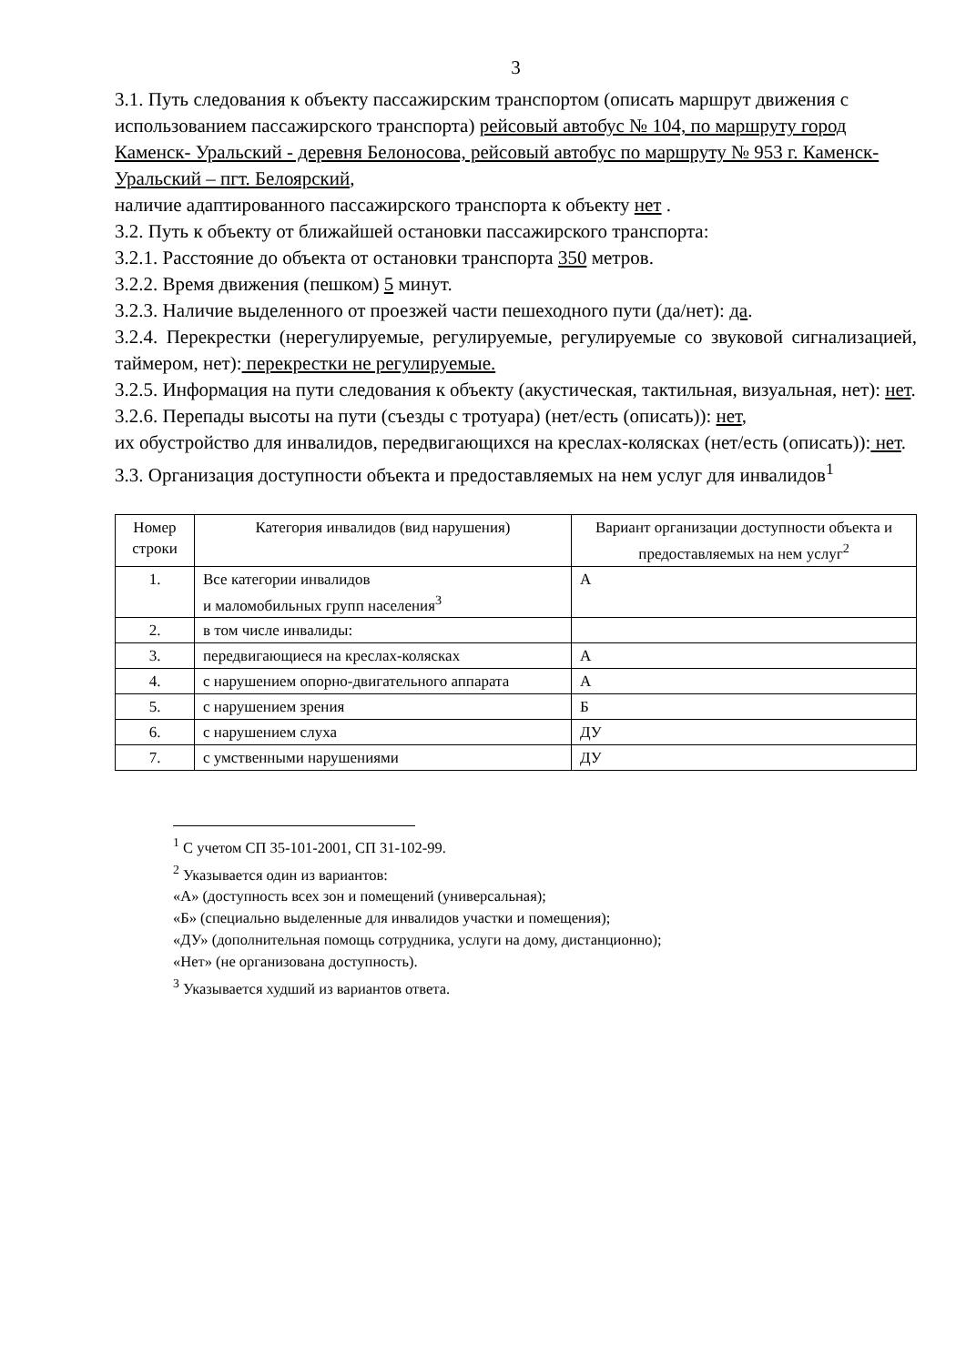3
3.1. Путь следования к объекту пассажирским транспортом (описать маршрут движения с использованием пассажирского транспорта) рейсовый автобус № 104, по маршруту город Каменск- Уральский - деревня Белоносова, рейсовый автобус по маршруту № 953 г. Каменск-Уральский – пгт. Белоярский,
наличие адаптированного пассажирского транспорта к объекту нет .
3.2. Путь к объекту от ближайшей остановки пассажирского транспорта:
3.2.1. Расстояние до объекта от остановки транспорта 350 метров.
3.2.2. Время движения (пешком) 5 минут.
3.2.3. Наличие выделенного от проезжей части пешеходного пути (да/нет): да.
3.2.4. Перекрестки (нерегулируемые, регулируемые, регулируемые со звуковой сигнализацией, таймером, нет): перекрестки не регулируемые.
3.2.5. Информация на пути следования к объекту (акустическая, тактильная, визуальная, нет): нет.
3.2.6. Перепады высоты на пути (съезды с тротуара) (нет/есть (описать)): нет,
их обустройство для инвалидов, передвигающихся на креслах-колясках (нет/есть (описать)): нет.
3.3. Организация доступности объекта и предоставляемых на нем услуг для инвалидов<sup>1</sup>
| Номер строки | Категория инвалидов (вид нарушения) | Вариант организации доступности объекта и предоставляемых на нем услуг<sup>2</sup> |
| --- | --- | --- |
| 1. | Все категории инвалидов и маломобильных групп населения<sup>3</sup> | А |
| 2. | в том числе инвалиды: | |
| 3. | передвигающиеся на креслах-колясках | А |
| 4. | с нарушением опорно-двигательного аппарата | А |
| 5. | с нарушением зрения | Б |
| 6. | с нарушением слуха | ДУ |
| 7. | с умственными нарушениями | ДУ |
<sup>1</sup> С учетом СП 35-101-2001, СП 31-102-99.
<sup>2</sup> Указывается один из вариантов:
«А» (доступность всех зон и помещений (универсальная);
«Б» (специально выделенные для инвалидов участки и помещения);
«ДУ» (дополнительная помощь сотрудника, услуги на дому, дистанционно);
«Нет» (не организована доступность).
<sup>3</sup> Указывается худший из вариантов ответа.